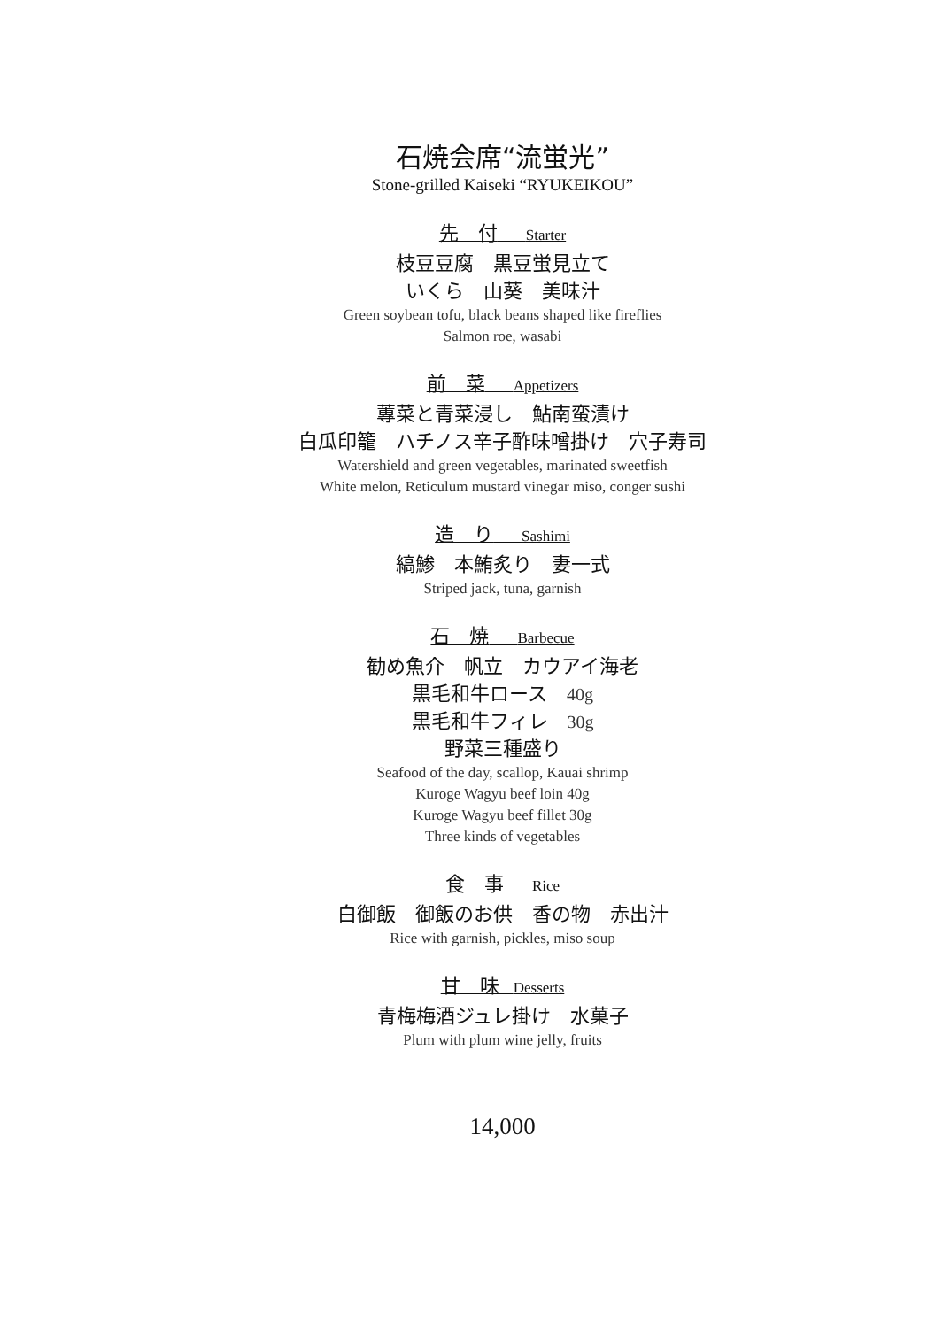石焼会席“流蛍光”
Stone-grilled Kaiseki “RYUKEIKOU”
先　付　　Starter
枝豆豆腐　黒豆蛍見立て
いくら　山葵　美味汁
Green soybean tofu, black beans shaped like fireflies
Salmon roe, wasabi
前　菜　　Appetizers
蓴菜と青菜浸し　鮎南蛮漬け
白瓜印籠　ハチノス辛子酢味噌掛け　穴子寿司
Watershield and green vegetables, marinated sweetfish
White melon, Reticulum mustard vinegar miso, conger sushi
造　り　　Sashimi
縞鯵　本鮪炙り　妻一式
Striped jack, tuna, garnish
石　焼　　Barbecue
勧め魚介　帆立　カウアイ海老
黒毛和牛ロース　40g
黒毛和牛フィレ　30g
野菜三種盛り
Seafood of the day, scallop, Kauai shrimp
Kuroge Wagyu beef loin 40g
Kuroge Wagyu beef fillet 30g
Three kinds of vegetables
食　事　　Rice
白御飯　御飯のお供　香の物　赤出汁
Rice with garnish, pickles, miso soup
甘　味　Desserts
青梅梅酒ジュレ掛け　水菓子
Plum with plum wine jelly, fruits
14,000